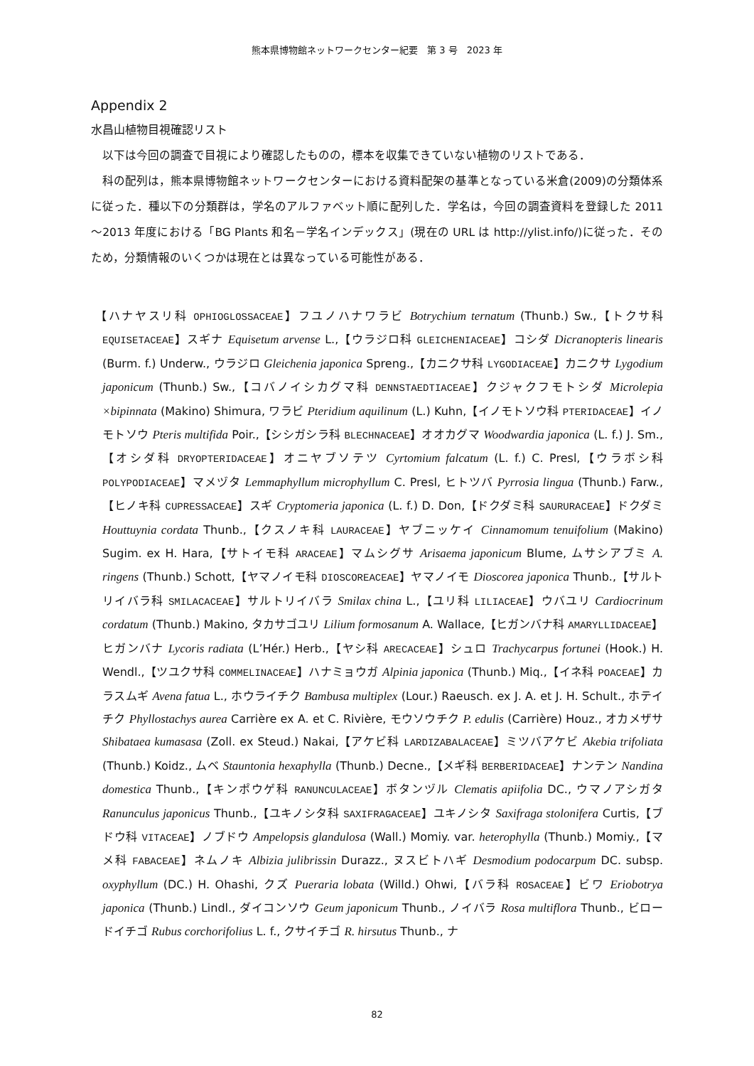熊本県博物館ネットワークセンター紀要　第 3 号　2023 年
Appendix 2
水昌山植物目視確認リスト
以下は今回の調査で目視により確認したものの，標本を収集できていない植物のリストである．
科の配列は，熊本県博物館ネットワークセンターにおける資料配架の基準となっている米倉(2009)の分類体系に従った．種以下の分類群は，学名のアルファベット順に配列した．学名は，今回の調査資料を登録した 2011～2013 年度における「BG Plants 和名－学名インデックス」(現在の URL は http://ylist.info/)に従った．そのため，分類情報のいくつかは現在とは異なっている可能性がある．
【ハナヤスリ科 OPHIOGLOSSACEAE】フユノハナワラビ Botrychium ternatum (Thunb.) Sw.,【トクサ科 EQUISETACEAE】スギナ Equisetum arvense L.,【ウラジロ科 GLEICHENIACEAE】コシダ Dicranopteris linearis (Burm. f.) Underw., ウラジロ Gleichenia japonica Spreng.,【カニクサ科 LYGODIACEAE】カニクサ Lygodium japonicum (Thunb.) Sw.,【コバノイシカグマ科 DENNSTAEDTIACEAE】クジャクフモトシダ Microlepia ×bipinnata (Makino) Shimura, ワラビ Pteridium aquilinum (L.) Kuhn,【イノモトソウ科 PTERIDACEAE】イノモトソウ Pteris multifida Poir.,【シシガシラ科 BLECHNACEAE】オオカグマ Woodwardia japonica (L. f.) J. Sm.,【オシダ科 DRYOPTERIDACEAE】オニヤブソテツ Cyrtomium falcatum (L. f.) C. Presl,【ウラボシ科 POLYPODIACEAE】マメヅタ Lemmaphyllum microphyllum C. Presl, ヒトツバ Pyrrosia lingua (Thunb.) Farw.,【ヒノキ科 CUPRESSACEAE】スギ Cryptomeria japonica (L. f.) D. Don,【ドクダミ科 SAURURACEAE】ドクダミ Houttuynia cordata Thunb.,【クスノキ科 LAURACEAE】ヤブニッケイ Cinnamomum tenuifolium (Makino) Sugim. ex H. Hara,【サトイモ科 ARACEAE】マムシグサ Arisaema japonicum Blume, ムサシアブミ A. ringens (Thunb.) Schott,【ヤマノイモ科 DIOSCOREACEAE】ヤマノイモ Dioscorea japonica Thunb.,【サルトリイバラ科 SMILACACEAE】サルトリイバラ Smilax china L.,【ユリ科 LILIACEAE】ウバユリ Cardiocrinum cordatum (Thunb.) Makino, タカサゴユリ Lilium formosanum A. Wallace,【ヒガンバナ科 AMARYLLIDACEAE】ヒガンバナ Lycoris radiata (L’Hér.) Herb.,【ヤシ科 ARECACEAE】シュロ Trachycarpus fortunei (Hook.) H. Wendl.,【ツユクサ科 COMMELINACEAE】ハナミョウガ Alpinia japonica (Thunb.) Miq.,【イネ科 POACEAE】カラスムギ Avena fatua L., ホウライチク Bambusa multiplex (Lour.) Raeusch. ex J. A. et J. H. Schult., ホテイチク Phyllostachys aurea Carrière ex A. et C. Rivière, モウソウチク P. edulis (Carrière) Houz., オカメザサ Shibataea kumasasa (Zoll. ex Steud.) Nakai,【アケビ科 LARDIZABALACEAE】ミツバアケビ Akebia trifoliata (Thunb.) Koidz., ムベ Stauntonia hexaphylla (Thunb.) Decne.,【メギ科 BERBERIDACEAE】ナンテン Nandina domestica Thunb.,【キンポウゲ科 RANUNCULACEAE】ボタンヅル Clematis apiifolia DC., ウマノアシガタ Ranunculus japonicus Thunb.,【ユキノシタ科 SAXIFRAGACEAE】ユキノシタ Saxifraga stolonifera Curtis,【ブドウ科 VITACEAE】ノブドウ Ampelopsis glandulosa (Wall.) Momiy. var. heterophylla (Thunb.) Momiy.,【マメ科 FABACEAE】ネムノキ Albizia julibrissin Durazz., ヌスビトハギ Desmodium podocarpum DC. subsp. oxyphyllum (DC.) H. Ohashi, クズ Pueraria lobata (Willd.) Ohwi,【バラ科 ROSACEAE】ビワ Eriobotrya japonica (Thunb.) Lindl., ダイコンソウ Geum japonicum Thunb., ノイバラ Rosa multiflora Thunb., ビロードイチゴ Rubus corchorifolius L. f., クサイチゴ R. hirsutus Thunb., ナ
82